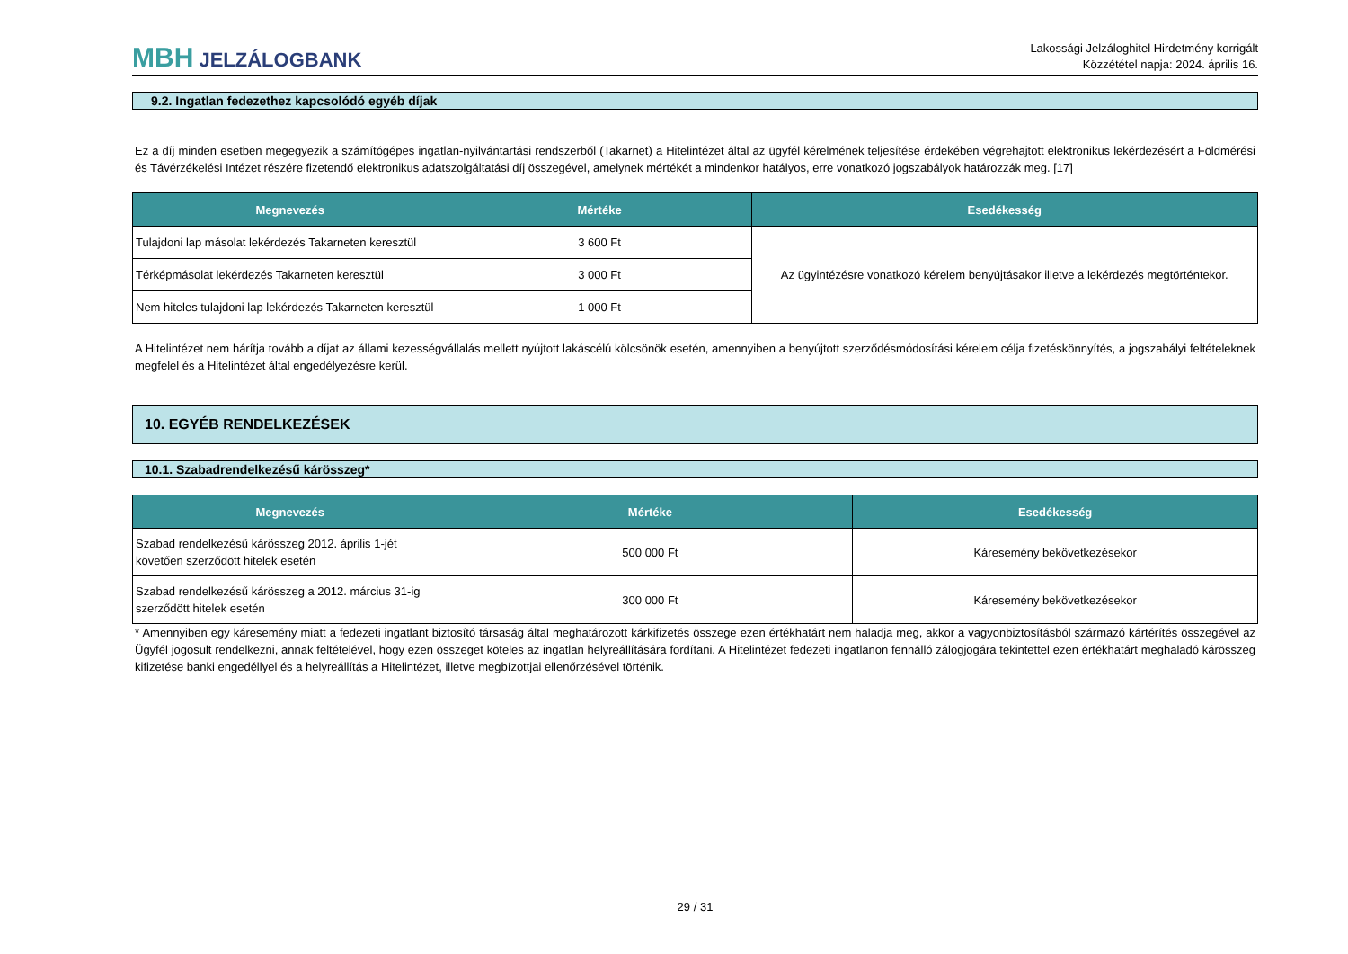MBH JELZÁLOGBANK
Lakossági Jelzáloghitel Hirdetmény korrigált
Közzététel napja: 2024. április 16.
9.2. Ingatlan fedezethez kapcsolódó egyéb díjak
Ez a díj minden esetben megegyezik a számítógépes ingatlan-nyilvántartási rendszerből (Takarnet) a Hitelintézet által az ügyfél kérelmének teljesítése érdekében végrehajtott elektronikus lekérdezésért a Földmérési és Távérzékelési Intézet részére fizetendő elektronikus adatszolgáltatási díj összegével, amelynek mértékét a mindenkor hatályos, erre vonatkozó jogszabályok határozzák meg. [17]
| Megnevezés | Mértéke | Esedékesség |
| --- | --- | --- |
| Tulajdoni lap másolat lekérdezés Takarneten keresztül | 3 600 Ft | Az ügyintézésre vonatkozó kérelem benyújtásakor illetve a lekérdezés megtörténtekor. |
| Térképmásolat lekérdezés Takarneten keresztül | 3 000 Ft | |
| Nem hiteles tulajdoni lap lekérdezés Takarneten keresztül | 1 000 Ft | |
A Hitelintézet nem hárítja tovább a díjat az állami kezességvállalás mellett nyújtott lakáscélú kölcsönök esetén, amennyiben a benyújtott szerződésmódosítási kérelem célja fizetéskönnyítés, a jogszabályi feltételeknek megfelel és a Hitelintézet által engedélyezésre kerül.
10. EGYÉB RENDELKEZÉSEK
10.1. Szabadrendelkezésű kárösszeg*
| Megnevezés | Mértéke | Esedékesség |
| --- | --- | --- |
| Szabad rendelkezésű kárösszeg 2012. április 1-jét követően szerződött hitelek esetén | 500 000 Ft | Káresemény bekövetkezésekor |
| Szabad rendelkezésű kárösszeg a 2012. március 31-ig szerződött hitelek esetén | 300 000 Ft | Káresemény bekövetkezésekor |
* Amennyiben egy káresemény miatt a fedezeti ingatlant biztosító társaság által meghatározott kárkifizetés összege ezen értékhatárt nem haladja meg, akkor a vagyonbiztosításból származó kártérítés összegével az Ügyfél jogosult rendelkezni, annak feltételével, hogy ezen összeget köteles az ingatlan helyreállítására fordítani. A Hitelintézet fedezeti ingatlanon fennálló zálogjogára tekintettel ezen értékhatárt meghaladó kárösszeg kifizetése banki engedéllyel és a helyreállítás a Hitelintézet, illetve megbízottjai ellenőrzésével történik.
29 / 31